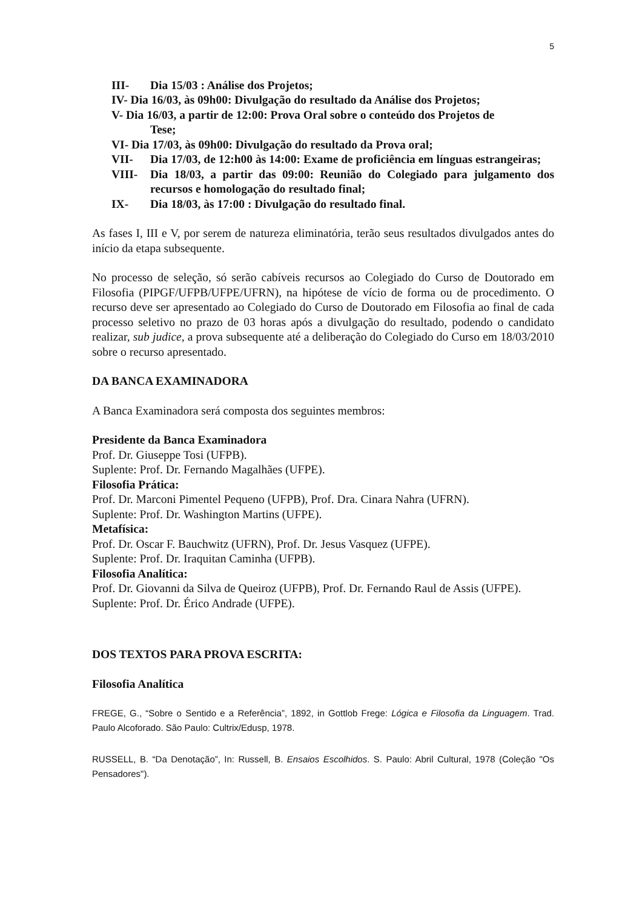5
III- Dia 15/03 : Análise dos Projetos;
IV- Dia 16/03, às 09h00: Divulgação do resultado da Análise dos Projetos;
V- Dia 16/03, a partir de 12:00: Prova Oral sobre o conteúdo dos Projetos de
Tese;
VI- Dia 17/03, às 09h00: Divulgação do resultado da Prova oral;
VII- Dia 17/03, de 12:h00 às 14:00: Exame de proficiência em línguas estrangeiras;
VIII- Dia 18/03, a partir das 09:00: Reunião do Colegiado para julgamento dos recursos e homologação do resultado final;
IX- Dia 18/03, às 17:00 : Divulgação do resultado final.
As fases I, III e V, por serem de natureza eliminatória, terão seus resultados divulgados antes do início da etapa subsequente.
No processo de seleção, só serão cabíveis recursos ao Colegiado do Curso de Doutorado em Filosofia (PIPGF/UFPB/UFPE/UFRN), na hipótese de vício de forma ou de procedimento. O recurso deve ser apresentado ao Colegiado do Curso de Doutorado em Filosofia ao final de cada processo seletivo no prazo de 03 horas após a divulgação do resultado, podendo o candidato realizar, sub judice, a prova subsequente até a deliberação do Colegiado do Curso em 18/03/2010 sobre o recurso apresentado.
DA BANCA EXAMINADORA
A Banca Examinadora será composta dos seguintes membros:
Presidente da Banca Examinadora
Prof. Dr. Giuseppe Tosi (UFPB).
Suplente: Prof. Dr. Fernando Magalhães (UFPE).
Filosofia Prática:
Prof. Dr. Marconi Pimentel Pequeno (UFPB), Prof. Dra. Cinara Nahra (UFRN).
Suplente: Prof. Dr. Washington Martins (UFPE).
Metafísica:
Prof. Dr. Oscar F. Bauchwitz (UFRN), Prof. Dr. Jesus Vasquez (UFPE).
Suplente: Prof. Dr. Iraquitan Caminha (UFPB).
Filosofia Analítica:
Prof. Dr. Giovanni da Silva de Queiroz (UFPB), Prof. Dr. Fernando Raul de Assis (UFPE).
Suplente: Prof. Dr. Érico Andrade (UFPE).
DOS TEXTOS PARA PROVA ESCRITA:
Filosofia Analítica
FREGE, G., “Sobre o Sentido e a Referência”, 1892, in Gottlob Frege: Lógica e Filosofia da Linguagem. Trad. Paulo Alcoforado. São Paulo: Cultrix/Edusp, 1978.
RUSSELL, B. “Da Denotação”, In: Russell, B. Ensaios Escolhidos. S. Paulo: Abril Cultural, 1978 (Coleção "Os Pensadores").